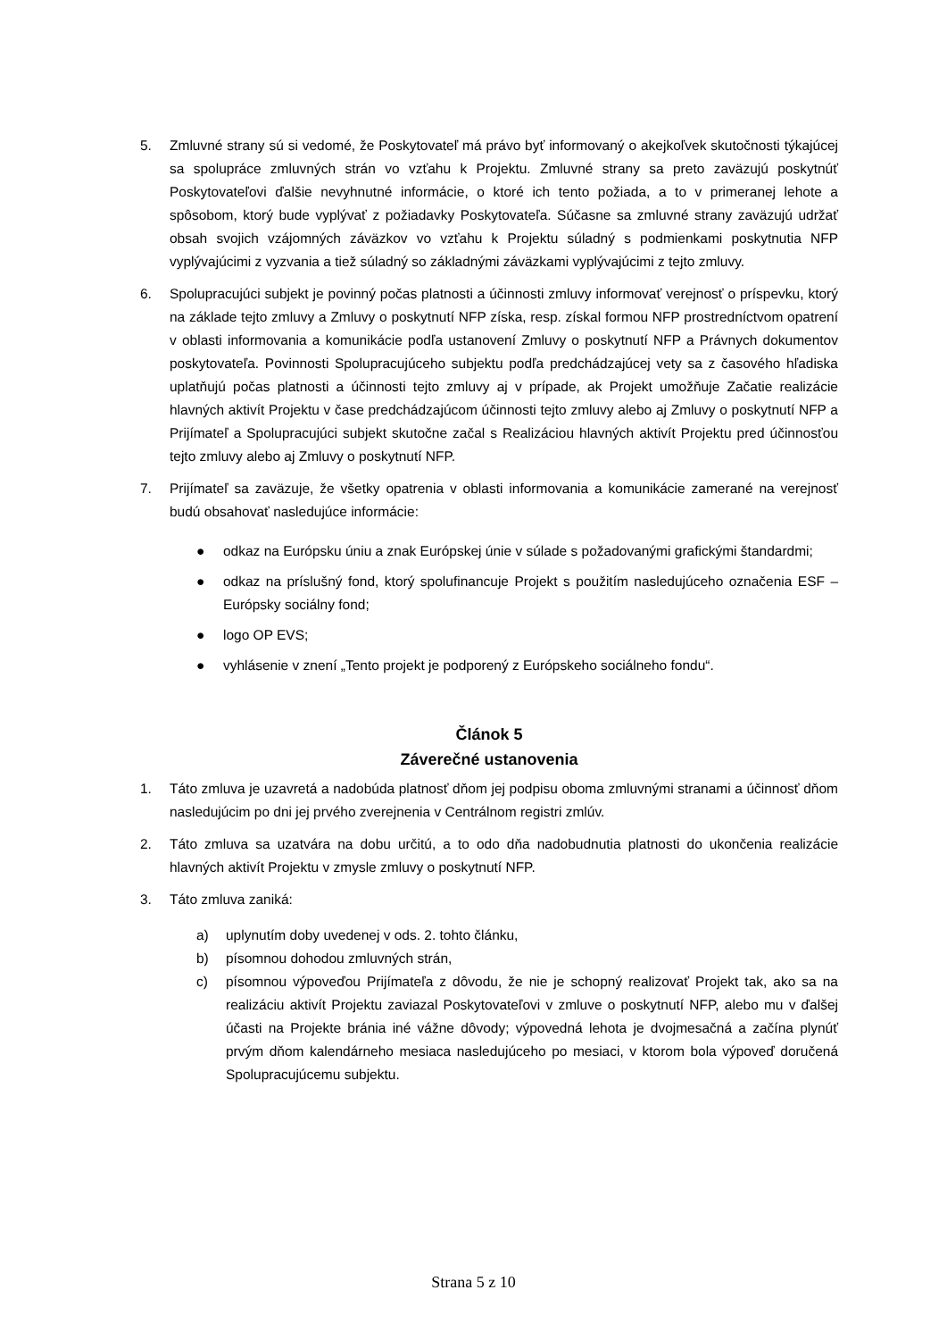5. Zmluvné strany sú si vedomé, že Poskytovateľ má právo byť informovaný o akejkoľvek skutočnosti týkajúcej sa spolupráce zmluvných strán vo vzťahu k Projektu. Zmluvné strany sa preto zaväzujú poskytnúť Poskytovateľovi ďalšie nevyhnutné informácie, o ktoré ich tento požiada, a to v primeranej lehote a spôsobom, ktorý bude vyplývať z požiadavky Poskytovateľa. Súčasne sa zmluvné strany zaväzujú udržať obsah svojich vzájomných záväzkov vo vzťahu k Projektu súladný s podmienkami poskytnutia NFP vyplývajúcimi z vyzvania a tiež súladný so základnými záväzkami vyplývajúcimi z tejto zmluvy.
6. Spolupracujúci subjekt je povinný počas platnosti a účinnosti zmluvy informovať verejnosť o príspevku, ktorý na základe tejto zmluvy a Zmluvy o poskytnutí NFP získa, resp. získal formou NFP prostredníctvom opatrení v oblasti informovania a komunikácie podľa ustanovení Zmluvy o poskytnutí NFP a Právnych dokumentov poskytovateľa. Povinnosti Spolupracujúceho subjektu podľa predchádzajúcej vety sa z časového hľadiska uplatňujú počas platnosti a účinnosti tejto zmluvy aj v prípade, ak Projekt umožňuje Začatie realizácie hlavných aktivít Projektu v čase predchádzajúcom účinnosti tejto zmluvy alebo aj Zmluvy o poskytnutí NFP a Prijímateľ a Spolupracujúci subjekt skutočne začal s Realizáciou hlavných aktivít Projektu pred účinnosťou tejto zmluvy alebo aj Zmluvy o poskytnutí NFP.
7. Prijímateľ sa zaväzuje, že všetky opatrenia v oblasti informovania a komunikácie zamerané na verejnosť budú obsahovať nasledujúce informácie:
● odkaz na Európsku úniu a znak Európskej únie v súlade s požadovanými grafickými štandardmi;
● odkaz na príslušný fond, ktorý spolufinancuje Projekt s použitím nasledujúceho označenia ESF – Európsky sociálny fond;
● logo OP EVS;
● vyhlásenie v znení „Tento projekt je podporený z Európskeho sociálneho fondu“.
Článok 5
Záverečné ustanovenia
1. Táto zmluva je uzavretá a nadobúda platnosť dňom jej podpisu oboma zmluvnými stranami a účinnosť dňom nasledujúcim po dni jej prvého zverejnenia v Centrálnom registri zmlúv.
2. Táto zmluva sa uzatvára na dobu určitú, a to odo dňa nadobudnutia platnosti do ukončenia realizácie hlavných aktivít Projektu v zmysle zmluvy o poskytnutí NFP.
3. Táto zmluva zaniká:
a) uplynutím doby uvedenej v ods. 2. tohto článku,
b) písomnou dohodou zmluvných strán,
c) písomnou výpoveďou Prijímateľa z dôvodu, že nie je schopný realizovať Projekt tak, ako sa na realizáciu aktivít Projektu zaviazal Poskytovateľovi v zmluve o poskytnutí NFP, alebo mu v ďalšej účasti na Projekte bránia iné vážne dôvody; výpovedná lehota je dvojmesačná a začína plynúť prvým dňom kalendárneho mesiaca nasledujúceho po mesiaci, v ktorom bola výpoveď doručená Spolupracujúcemu subjektu.
Strana 5 z 10